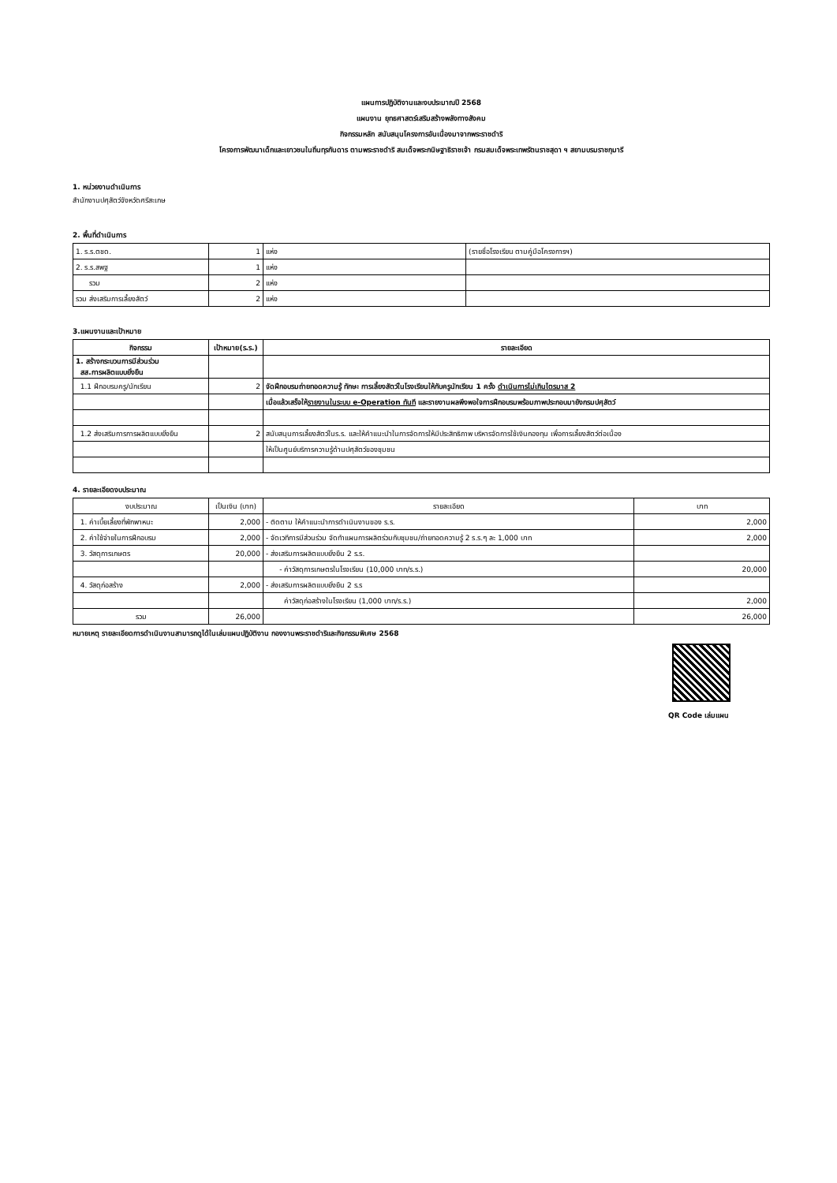แผนการปฏิบัติงานและงบประมาณปี 2568
แผนงาน ยุทธศาสตร์เสริมสร้างพลังทางสังคม
กิจกรรมหลัก สนับสนุนโครงการอันเนื่องมาจากพระราชดำริ
โครงการพัฒนาเด็กและเยาวชนในถิ่นทุรกันดาร ตามพระราชดำริ สมเด็จพระกนิษฐาธิราชเจ้า กรมสมเด็จพระเทพรัตนราชสุดา ฯ สยามบรมราชกุมารี
1. หน่วยงานดำเนินการ
สำนักงานปศุสัตว์จังหวัดศรีสะเกษ
2. พื้นที่ดำเนินการ
| 1. ร.ร.ตชด. | 1 | แห่ง | (รายชื่อโรงเรียน ตามคู่มือโครงการฯ) |
| 2. ร.ร.สพฐ | 1 | แห่ง | |
| รวม | 2 | แห่ง | |
| รวม ส่งเสริมการเลี้ยงสัตว์ | 2 | แห่ง | |
3.แผนงานและเป้าหมาย
| กิจกรรม | เป้าหมาย(ร.ร.) | รายละเอียด |
| --- | --- | --- |
| 1. สร้างกระบวนการมีส่วนร่วม สส.การผลิตแบบยั่งยืน | | |
| 1.1 ฝึกอบรมครู/นักเรียน | 2 | จัดฝึกอบรมถ่ายทอดความรู้ ทักษะ การเลี้ยงสัตว์ในโรงเรียนให้กับครูนักเรียน 1 ครั้ง ดำเนินการไม่เกินไตรมาส 2 |
| | | เมื่อแล้วเสร็จให้ รายงานในระบบ e-Operation ทันที และรายงานผลพึงพอใจการฝึกอบรมพร้อมภาพประกอบมายังกรมปศุสัตว์ |
| 1.2 ส่งเสริมการการผลิตแบบยั่งยืน | 2 | สนับสนุนการเลี้ยงสัตว์ในร.ร. และให้คำแนะนำในการจัดการให้มีประสิทธิภาพ บริหารจัดการใช้เงินกองทุน เพื่อการเลี้ยงสัตว์ต่อเนื่อง |
| | | ให้เป็นศูนย์บริการความรู้ด้านปศุสัตว์ของชุมชน |
4. รายละเอียดงบประมาณ
| งบประมาณ | เป็นเงิน (บาท) | รายละเอียด | บาท |
| 1. ค่าเบี้ยเลี้ยงที่พักพาหนะ | 2,000 | - ติดตาม ให้คำแนะนำการดำเนินงานของ ร.ร. | 2,000 |
| 2. ค่าใช้จ่ายในการฝึกอบรม | 2,000 | - จัดเวทีการมีส่วนร่วม จัดทำแผนการผลิตร่วมกับชุมชน/ถ่ายทอดความรู้ 2 ร.ร.ๆ ละ 1,000 บาท | 2,000 |
| 3. วัสดุการเกษตร | 20,000 | - ส่งเสริมการผลิตแบบยั่งยืน 2 ร.ร. | |
| | | - ค่าวัสดุการเกษตรในโรงเรียน (10,000 บาท/ร.ร.) | 20,000 |
| 4. วัสดุก่อสร้าง | 2,000 | - ส่งเสริมการผลิตแบบยั่งยืน 2 ร.ร | |
| | | ค่าวัสดุก่อสร้างในโรงเรียน (1,000 บาท/ร.ร.) | 2,000 |
| รวม | 26,000 | | 26,000 |
หมายเหตุ รายละเอียดการดำเนินงานสามารถดูได้ในเล่มแผนปฏิบัติงาน กองงานพระราชดำริและกิจกรรมพิเศษ 2568
QR Code เล่มแผน